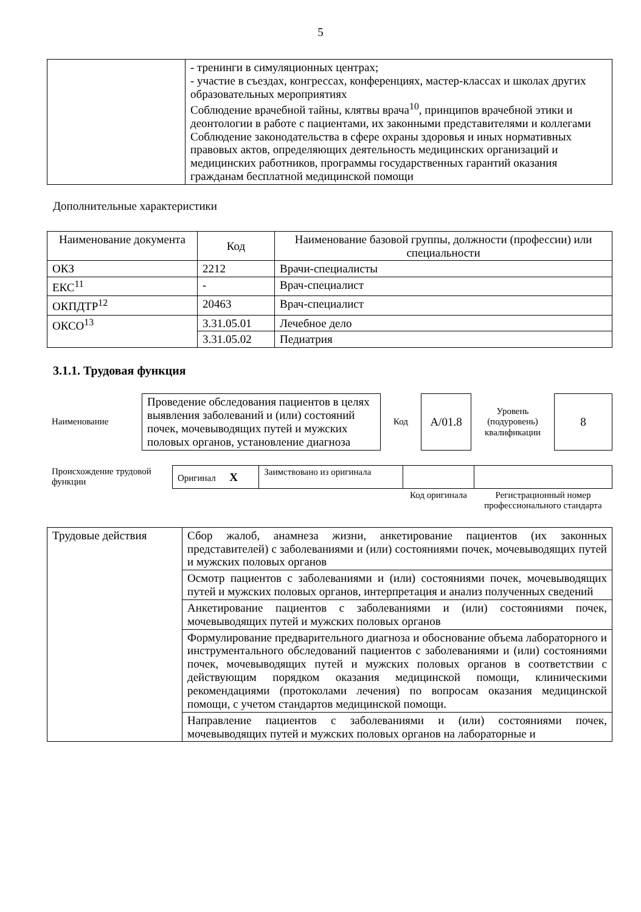5
| | - тренинги в симуляционных центрах; - участие в съездах, конгрессах, конференциях, мастер-классах и школах других образовательных мероприятиях Соблюдение врачебной тайны, клятвы врача<sup>10</sup>, принципов врачебной этики и деонтологии в работе с пациентами, их законными представителями и коллегами Соблюдение законодательства в сфере охраны здоровья и иных нормативных правовых актов, определяющих деятельность медицинских организаций и медицинских работников, программы государственных гарантий оказания гражданам бесплатной медицинской помощи |
Дополнительные характеристики
| Наименование документа | Код | Наименование базовой группы, должности (профессии) или специальности |
| --- | --- | --- |
| ОКЗ | 2212 | Врачи-специалисты |
| ЕКС<sup>11</sup> | - | Врач-специалист |
| ОКПДТР<sup>12</sup> | 20463 | Врач-специалист |
| ОКСО<sup>13</sup> | 3.31.05.01 | Лечебное дело |
| | 3.31.05.02 | Педиатрия |
3.1.1. Трудовая функция
| Наименование | Проведение обследования пациентов в целях выявления заболеваний и (или) состояний почек, мочевыводящих путей и мужских половых органов, установление диагноза | Код | А/01.8 | Уровень (подуровень) квалификации | 8 |
| Происхождение трудовой функции | Оригинал Х | Заимствовано из оригинала | | |
| | | | Код оригинала | Регистрационный номер профессионального стандарта |
| Трудовые действия | Сбор жалоб, анамнеза жизни, анкетирование пациентов (их законных представителей) с заболеваниями и (или) состояниями почек, мочевыводящих путей и мужских половых органов |
| | Осмотр пациентов с заболеваниями и (или) состояниями почек, мочевыводящих путей и мужских половых органов, интерпретация и анализ полученных сведений |
| | Анкетирование пациентов с заболеваниями и (или) состояниями почек, мочевыводящих путей и мужских половых органов |
| | Формулирование предварительного диагноза и обоснование объема лабораторного и инструментального обследований пациентов с заболеваниями и (или) состояниями почек, мочевыводящих путей и мужских половых органов в соответствии с действующим порядком оказания медицинской помощи, клиническими рекомендациями (протоколами лечения) по вопросам оказания медицинской помощи, с учетом стандартов медицинской помощи. |
| | Направление пациентов с заболеваниями и (или) состояниями почек, мочевыводящих путей и мужских половых органов на лабораторные и |